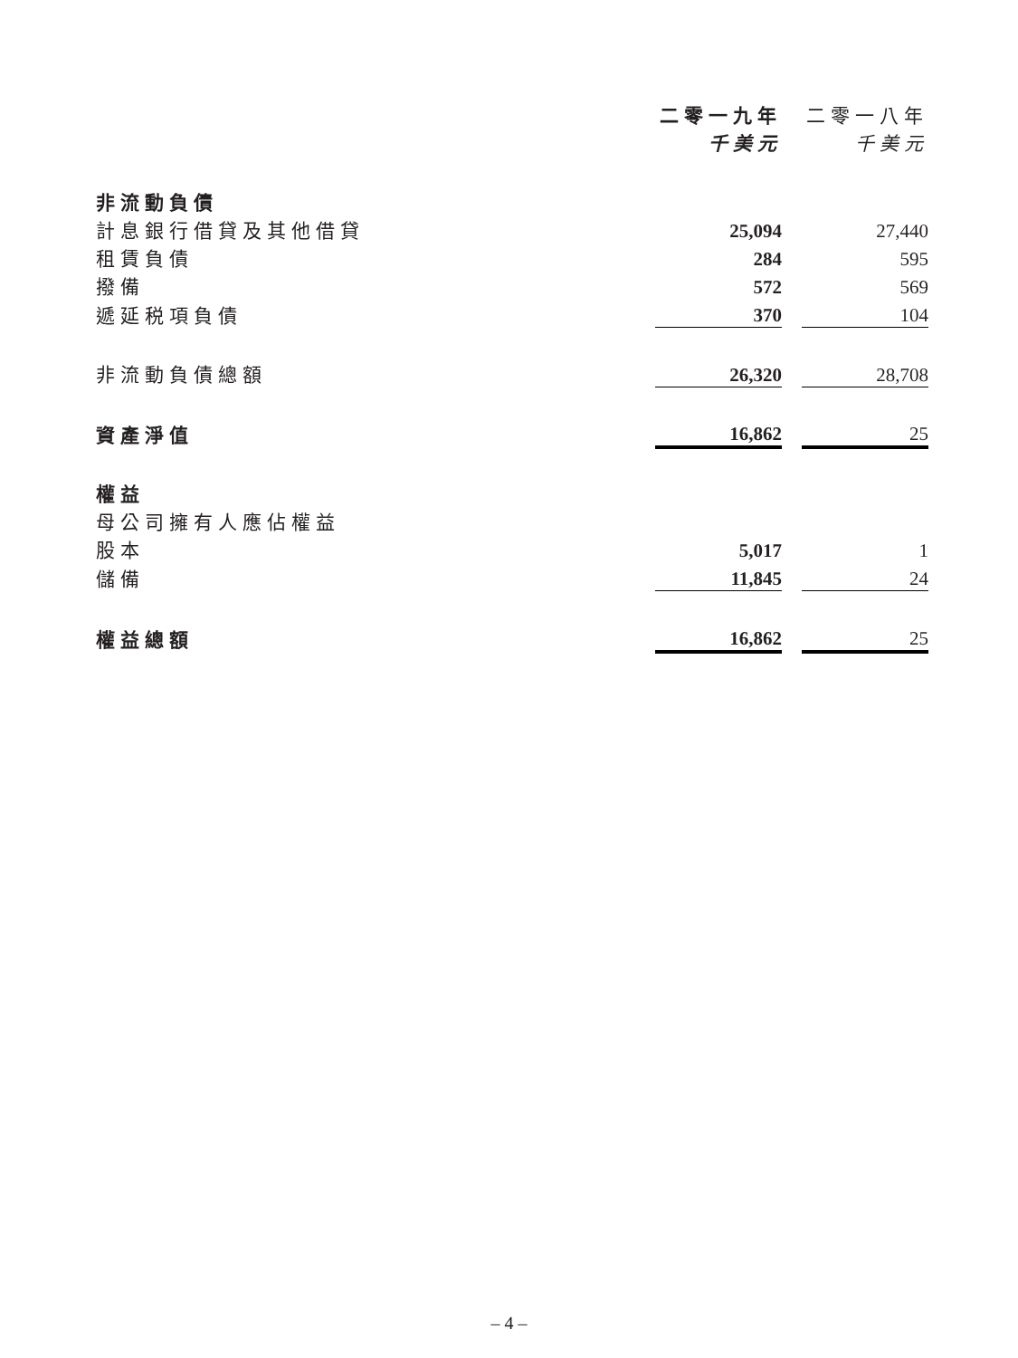| | 二零一九年 | | 二零一八年 |
| --- | --- | --- | --- |
| | 千美元 | | 千美元 |
| 非流動負債 | | | |
| 計息銀行借貸及其他借貸 | 25,094 | | 27,440 |
| 租賃負債 | 284 | | 595 |
| 撥備 | 572 | | 569 |
| 遞延税項負債 | 370 | | 104 |
| 非流動負債總額 | 26,320 | | 28,708 |
| 資產淨值 | 16,862 | | 25 |
| 權益 | | | |
| 母公司擁有人應佔權益 | | | |
| 股本 | 5,017 | | 1 |
| 儲備 | 11,845 | | 24 |
| 權益總額 | 16,862 | | 25 |
– 4 –